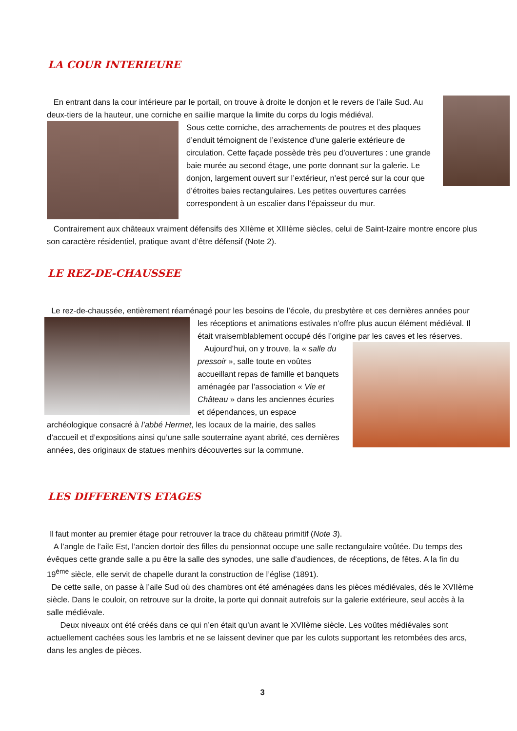LA COUR INTERIEURE
En entrant dans la cour intérieure par le portail, on trouve à droite le donjon et le revers de l’aile Sud. Au deux-tiers de la hauteur, une corniche en saillie marque la limite du corps du logis médiéval.
Sous cette corniche, des arrachements de poutres et des plaques d’enduit témoignent de l’existence d’une galerie extérieure de circulation. Cette façade possède très peu d’ouvertures : une grande baie murée au second étage, une porte donnant sur la galerie. Le donjon, largement ouvert sur l’extérieur, n’est percé sur la cour que d’étroites baies rectangulaires. Les petites ouvertures carrées correspondent à un escalier dans l’épaisseur du mur.
Contrairement aux châteaux vraiment défensifs des XIIème et XIIIème siècles, celui de Saint-Izaire montre encore plus son caractère résidentiel, pratique avant d’être défensif (Note 2).
LE REZ-DE-CHAUSSEE
Le rez-de-chaussée, entièrement réaménagé pour les besoins de l’école, du presbytère et ces dernières années pour
les réceptions et animations estivales n’offre plus aucun élément médiéval. Il était vraisemblablement occupé dés l’origine par les caves et les réserves.
Aujourd’hui, on y trouve, la « salle du pressoir », salle toute en voûtes accueillant repas de famille et banquets aménagée par l’association « Vie et Château » dans les anciennes écuries et dépendances, un espace archéologique consacré à l’abbé Hermet, les locaux de la mairie, des salles d’accueil et d’expositions ainsi qu’une salle souterraine ayant abrité, ces dernières années, des originaux de statues menhirs découvertes sur la commune.
LES DIFFERENTS ETAGES
Il faut monter au premier étage pour retrouver la trace du château primitif (Note 3).
A l’angle de l’aile Est, l’ancien dortoir des filles du pensionnat occupe une salle rectangulaire voûtée. Du temps des évêques cette grande salle a pu être la salle des synodes, une salle d’audiences, de réceptions, de fêtes. A la fin du 19<sup>ème</sup> siècle, elle servit de chapelle durant la construction de l’église (1891).
De cette salle, on passe à l’aile Sud où des chambres ont été aménagées dans les pièces médiévales, dés le XVIIème siècle. Dans le couloir, on retrouve sur la droite, la porte qui donnait autrefois sur la galerie extérieure, seul accès à la salle médiévale.
Deux niveaux ont été créés dans ce qui n’en était qu’un avant le XVIIème siècle. Les voûtes médiévales sont actuellement cachées sous les lambris et ne se laissent deviner que par les culots supportant les retombées des arcs, dans les angles de pièces.
3